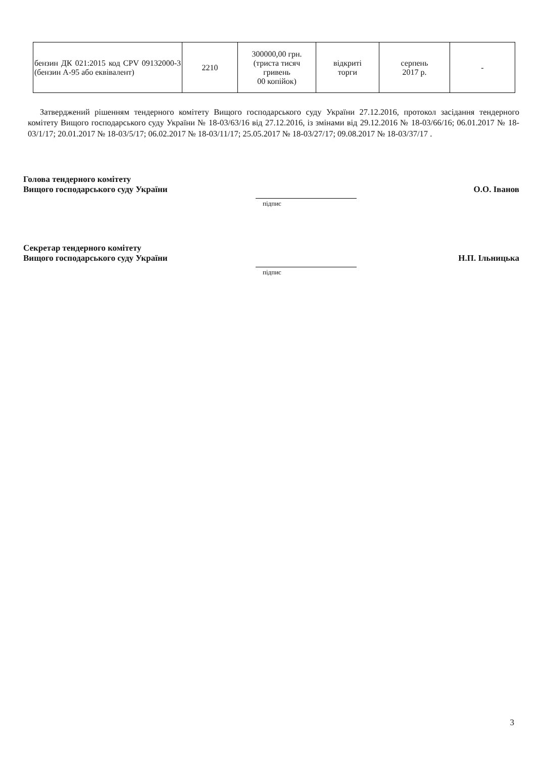| бензин ДК 021:2015 код CPV 09132000-3 (бензин А-95 або еквівалент) | 2210 | 300000,00 грн. (триста тисяч гривень 00 копійок) | відкриті торги | серпень 2017 р. | - |
Затверджений рішенням тендерного комітету Вищого господарського суду України 27.12.2016, протокол засідання тендерного комітету Вищого господарського суду України № 18-03/63/16 від 27.12.2016, із змінами від 29.12.2016 № 18-03/66/16; 06.01.2017 № 18-03/1/17; 20.01.2017 № 18-03/5/17; 06.02.2017 № 18-03/11/17; 25.05.2017 № 18-03/27/17; 09.08.2017 № 18-03/37/17 .
Голова тендерного комітету
Вищого господарського суду України
О.О. Іванов
підпис
Секретар тендерного комітету
Вищого господарського суду України
Н.П. Ільницька
підпис
3